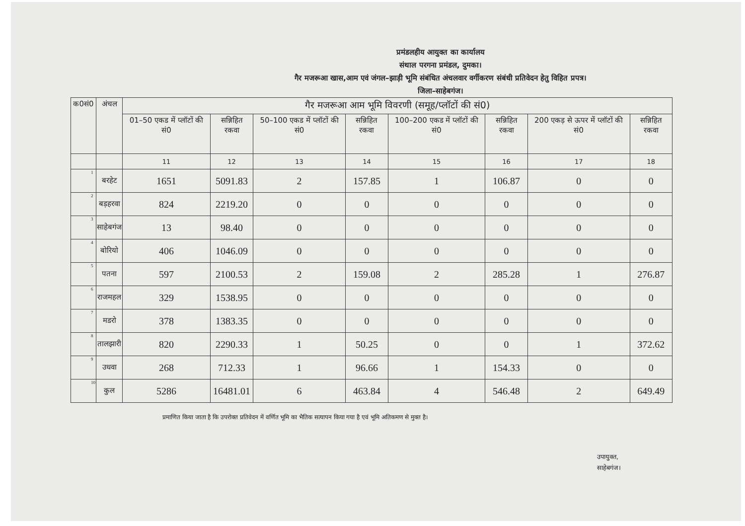प्रमंडलहीय आयुक्त का कार्यालय
संथाल परगना प्रमंडल, दुमका।
गैर मजरूआ खास,आम एवं जंगल–झाड़ी भूमि संबंधित अंचलवार वर्गीकरण संबंधी प्रतिवेदन हेतु विहित प्रपत्र।
जिला–साहेबगंज।
| क0सं0 | अंचल | गैर मजरूआ आम भूमि विवरणी (समूह/प्लॉटों की सं0) | | | | | | | |
| --- | --- | --- | --- | --- | --- | --- | --- | --- | --- |
| | | 01–50 एकड में प्लॉटों की सं0 | सन्निहित रकवा | 50–100 एकड में प्लॉटों की सं0 | सन्निहित रकवा | 100–200 एकड में प्लॉटों की सं0 | सन्निहित रकवा | 200 एकड़ से ऊपर में प्लॉटों की सं0 | सन्निहित रकवा |
| | | 11 | 12 | 13 | 14 | 15 | 16 | 17 | 18 |
| 1 | बरहेट | 1651 | 5091.83 | 2 | 157.85 | 1 | 106.87 | 0 | 0 |
| 2 | बड़हरवा | 824 | 2219.20 | 0 | 0 | 0 | 0 | 0 | 0 |
| 3 | साहेबगंज | 13 | 98.40 | 0 | 0 | 0 | 0 | 0 | 0 |
| 4 | बोरियो | 406 | 1046.09 | 0 | 0 | 0 | 0 | 0 | 0 |
| 5 | पतना | 597 | 2100.53 | 2 | 159.08 | 2 | 285.28 | 1 | 276.87 |
| 6 | राजमहल | 329 | 1538.95 | 0 | 0 | 0 | 0 | 0 | 0 |
| 7 | मडरो | 378 | 1383.35 | 0 | 0 | 0 | 0 | 0 | 0 |
| 8 | तालझारी | 820 | 2290.33 | 1 | 50.25 | 0 | 0 | 1 | 372.62 |
| 9 | उधवा | 268 | 712.33 | 1 | 96.66 | 1 | 154.33 | 0 | 0 |
| 10 | कुल | 5286 | 16481.01 | 6 | 463.84 | 4 | 546.48 | 2 | 649.49 |
प्रमाणित किया जाता है कि उपरोक्त प्रतिवेदन में वर्णित भूमि का भैतिक सत्यापन किया गया है एवं भूमि अतिकमण से मुक्त है।
उपायुक्त,
साहेबगंज।